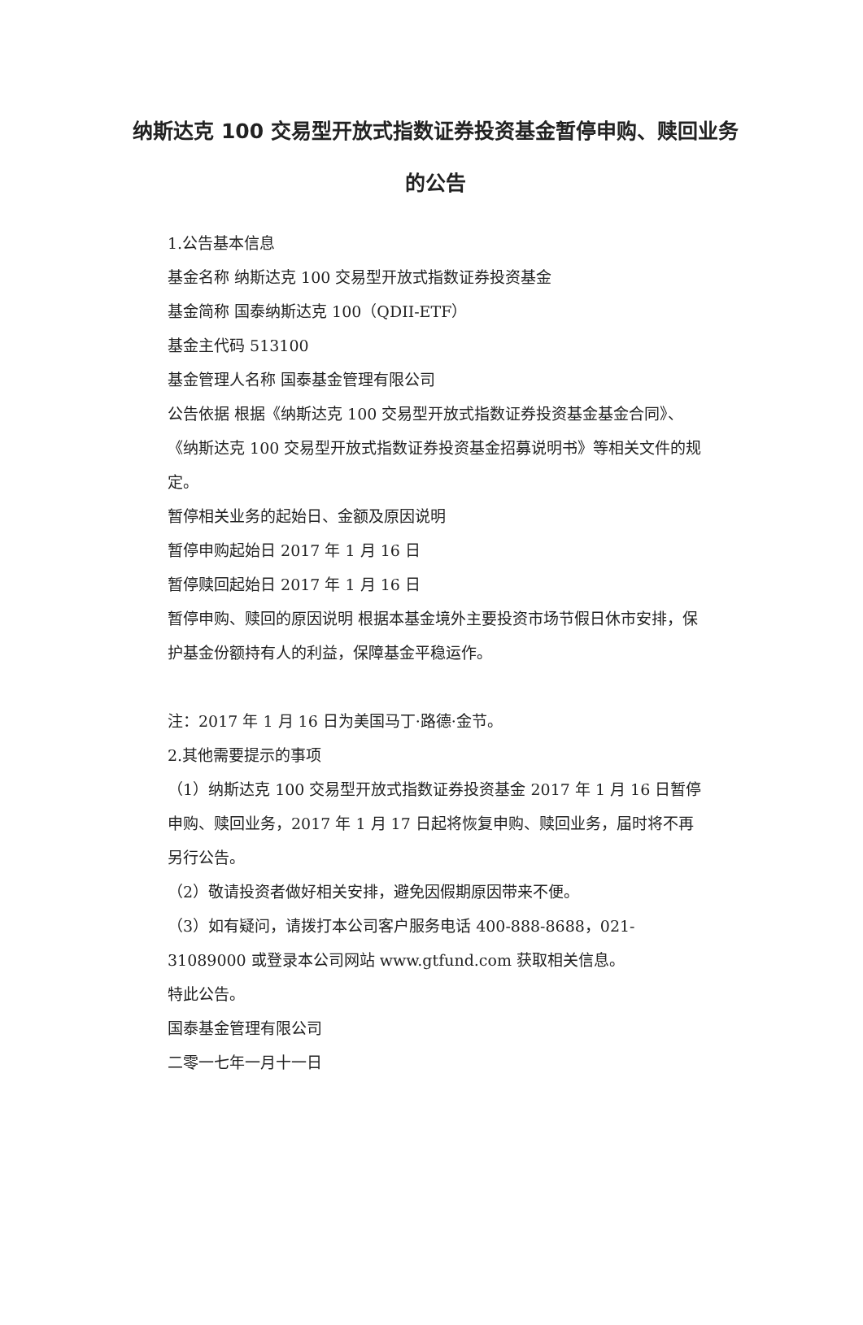纳斯达克 100 交易型开放式指数证券投资基金暂停申购、赎回业务的公告
1.公告基本信息
基金名称 纳斯达克 100 交易型开放式指数证券投资基金
基金简称 国泰纳斯达克 100（QDII-ETF）
基金主代码 513100
基金管理人名称 国泰基金管理有限公司
公告依据 根据《纳斯达克 100 交易型开放式指数证券投资基金基金合同》、《纳斯达克 100 交易型开放式指数证券投资基金招募说明书》等相关文件的规定。
暂停相关业务的起始日、金额及原因说明
暂停申购起始日 2017 年 1 月 16 日
暂停赎回起始日 2017 年 1 月 16 日
暂停申购、赎回的原因说明 根据本基金境外主要投资市场节假日休市安排，保护基金份额持有人的利益，保障基金平稳运作。
注：2017 年 1 月 16 日为美国马丁·路德·金节。
2.其他需要提示的事项
（1）纳斯达克 100 交易型开放式指数证券投资基金 2017 年 1 月 16 日暂停申购、赎回业务，2017 年 1 月 17 日起将恢复申购、赎回业务，届时将不再另行公告。
（2）敬请投资者做好相关安排，避免因假期原因带来不便。
（3）如有疑问，请拨打本公司客户服务电话 400-888-8688，021-31089000 或登录本公司网站 www.gtfund.com 获取相关信息。
特此公告。
国泰基金管理有限公司
二零一七年一月十一日